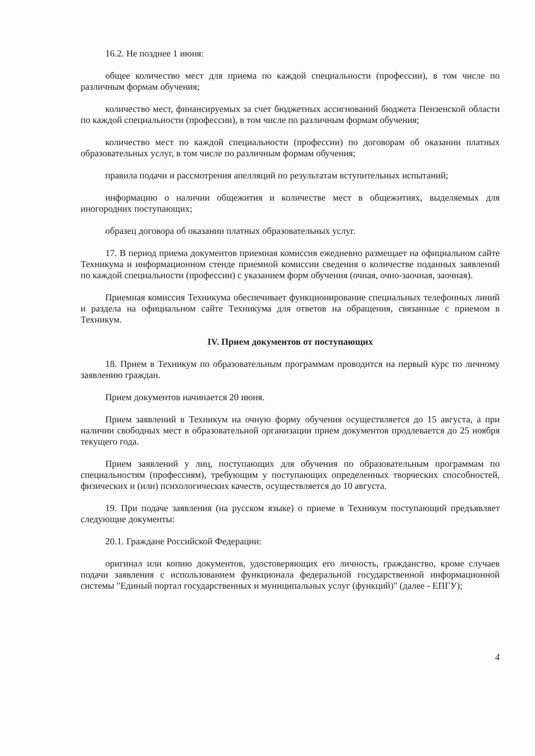16.2. Не позднее 1 июня:
общее количество мест для приема по каждой специальности (профессии), в том числе по различным формам обучения;
количество мест, финансируемых за счет бюджетных ассигнований бюджета Пензенской области по каждой специальности (профессии), в том числе по различным формам обучения;
количество мест по каждой специальности (профессии) по договорам об оказании платных образовательных услуг, в том числе по различным формам обучения;
правила подачи и рассмотрения апелляций по результатам вступительных испытаний;
информацию о наличии общежития и количестве мест в общежитиях, выделяемых для иногородних поступающих;
образец договора об оказании платных образовательных услуг.
17. В период приема документов приемная комиссия ежедневно размещает на официальном сайте Техникума и информационном стенде приемной комиссии сведения о количестве поданных заявлений по каждой специальности (профессии) с указанием форм обучения (очная, очно-заочная, заочная).
Приемная комиссия Техникума обеспечивает функционирование специальных телефонных линий и раздела на официальном сайте Техникума для ответов на обращения, связанные с приемом в Техникум.
IV. Прием документов от поступающих
18. Прием в Техникум по образовательным программам проводится на первый курс по личному заявлению граждан.
Прием документов начинается 20 июня.
Прием заявлений в Техникум на очную форму обучения осуществляется до 15 августа, а при наличии свободных мест в образовательной организации прием документов продлевается до 25 ноября текущего года.
Прием заявлений у лиц, поступающих для обучения по образовательным программам по специальностям (профессиям), требующим у поступающих определенных творческих способностей, физических и (или) психологических качеств, осуществляется до 10 августа.
19. При подаче заявления (на русском языке) о приеме в Техникум поступающий предъявляет следующие документы:
20.1. Граждане Российской Федерации:
оригинал или копию документов, удостоверяющих его личность, гражданство, кроме случаев подачи заявления с использованием функционала федеральной государственной информационной системы "Единый портал государственных и муниципальных услуг (функций)" (далее - ЕПГУ);
4